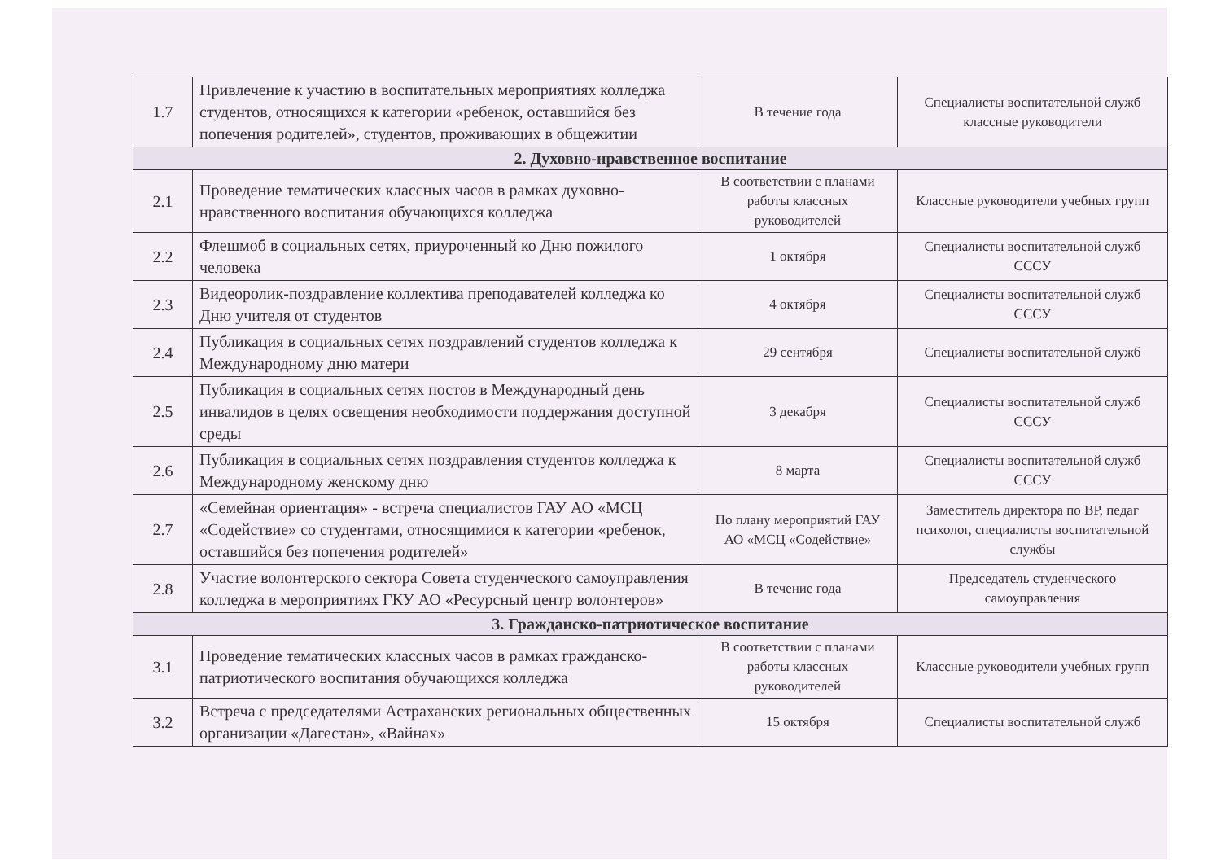| 1.7 | Привлечение к участию в воспитательных мероприятиях колледжа студентов, относящихся к категории «ребенок, оставшийся без попечения родителей», студентов, проживающих в общежитии | В течение года | Специалисты воспитательной служб классные руководители |
| 2. Духовно-нравственное воспитание | | | |
| 2.1 | Проведение тематических классных часов в рамках духовно-нравственного воспитания обучающихся колледжа | В соответствии с планами работы классных руководителей | Классные руководители учебных групп |
| 2.2 | Флешмоб в социальных сетях, приуроченный ко Дню пожилого человека | 1 октября | Специалисты воспитательной служб СССУ |
| 2.3 | Видеоролик-поздравление коллектива преподавателей колледжа ко Дню учителя от студентов | 4 октября | Специалисты воспитательной служб СССУ |
| 2.4 | Публикация в социальных сетях поздравлений студентов колледжа к Международному дню матери | 29 сентября | Специалисты воспитательной служб |
| 2.5 | Публикация в социальных сетях постов в Международный день инвалидов в целях освещения необходимости поддержания доступной среды | 3 декабря | Специалисты воспитательной служб СССУ |
| 2.6 | Публикация в социальных сетях поздравления студентов колледжа к Международному женскому дню | 8 марта | Специалисты воспитательной служб СССУ |
| 2.7 | «Семейная ориентация» - встреча специалистов ГАУ АО «МСЦ «Содействие» со студентами, относящимися к категории «ребенок, оставшийся без попечения родителей» | По плану мероприятий ГАУ АО «МСЦ «Содействие» | Заместитель директора по ВР, педаг психолог, специалисты воспитательной службы |
| 2.8 | Участие волонтерского сектора Совета студенческого самоуправления колледжа в мероприятиях ГКУ АО «Ресурсный центр волонтеров» | В течение года | Председатель студенческого самоуправления |
| 3. Гражданско-патриотическое воспитание | | | |
| 3.1 | Проведение тематических классных часов в рамках гражданско-патриотического воспитания обучающихся колледжа | В соответствии с планами работы классных руководителей | Классные руководители учебных групп |
| 3.2 | Встреча с председателями Астраханских региональных общественных организации «Дагестан», «Вайнах» | 15 октября | Специалисты воспитательной служб |